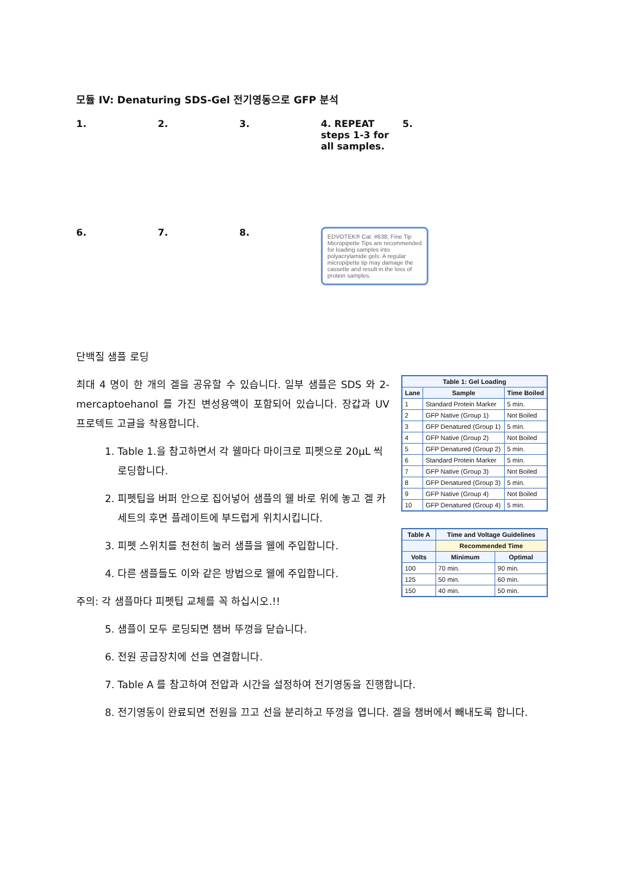모듈 IV: Denaturing SDS-Gel 전기영동으로 GFP 분석
1.
2.
3.
4. REPEAT steps 1-3 for all samples.
5.
6.
7.
8.
EDVOTEK® Cat. #638, Fine Tip Micropipette Tips are recommended for loading samples into polyacrylamide gels. A regular micropipette tip may damage the cassette and result in the loss of protein samples.
단백질 샘플 로딩
최대 4 명이 한 개의 겔을 공유할 수 있습니다. 일부 샘플은 SDS 와 2-mercaptoehanol 를 가진 변성용액이 포함되어 있습니다. 장갑과 UV 프로텍트 고글을 착용합니다.
1. Table 1.을 참고하면서 각 웰마다 마이크로 피펫으로 20μL 씩 로딩합니다.
2. 피펫팁을 버퍼 안으로 집어넣어 샘플의 웰 바로 위에 놓고 겔 카세트의 후면 플레이트에 부드럽게 위치시킵니다.
3. 피펫 스위치를 천천히 눌러 샘플을 웰에 주입합니다.
4. 다른 샘플들도 이와 같은 방법으로 웰에 주입합니다.
주의: 각 샘플마다 피펫팁 교체를 꼭 하십시오.!!
5. 샘플이 모두 로딩되면 챔버 뚜껑을 닫습니다.
| Table 1: Gel Loading | | |
| --- | --- | --- |
| Lane | Sample | Time Boiled |
| 1 | Standard Protein Marker | 5 min. |
| 2 | GFP Native (Group 1) | Not Boiled |
| 3 | GFP Denatured (Group 1) | 5 min. |
| 4 | GFP Native (Group 2) | Not Boiled |
| 5 | GFP Denatured (Group 2) | 5 min. |
| 6 | Standard Protein Marker | 5 min. |
| 7 | GFP Native (Group 3) | Not Boiled |
| 8 | GFP Denatured (Group 3) | 5 min. |
| 9 | GFP Native (Group 4) | Not Boiled |
| 10 | GFP Denatured (Group 4) | 5 min. |
| Table A | Time and Voltage Guidelines | |
| --- | --- | --- |
| | Recommended Time | |
| Volts | Minimum | Optimal |
| 100 | 70 min. | 90 min. |
| 125 | 50 min. | 60 min. |
| 150 | 40 min. | 50 min. |
6. 전원 공급장치에 선을 연결합니다.
7. Table A 를 참고하여 전압과 시간을 설정하여 전기영동을 진행합니다.
8. 전기영동이 완료되면 전원을 끄고 선을 분리하고 뚜껑을 엽니다. 겔을 챔버에서 빼내도록 합니다.